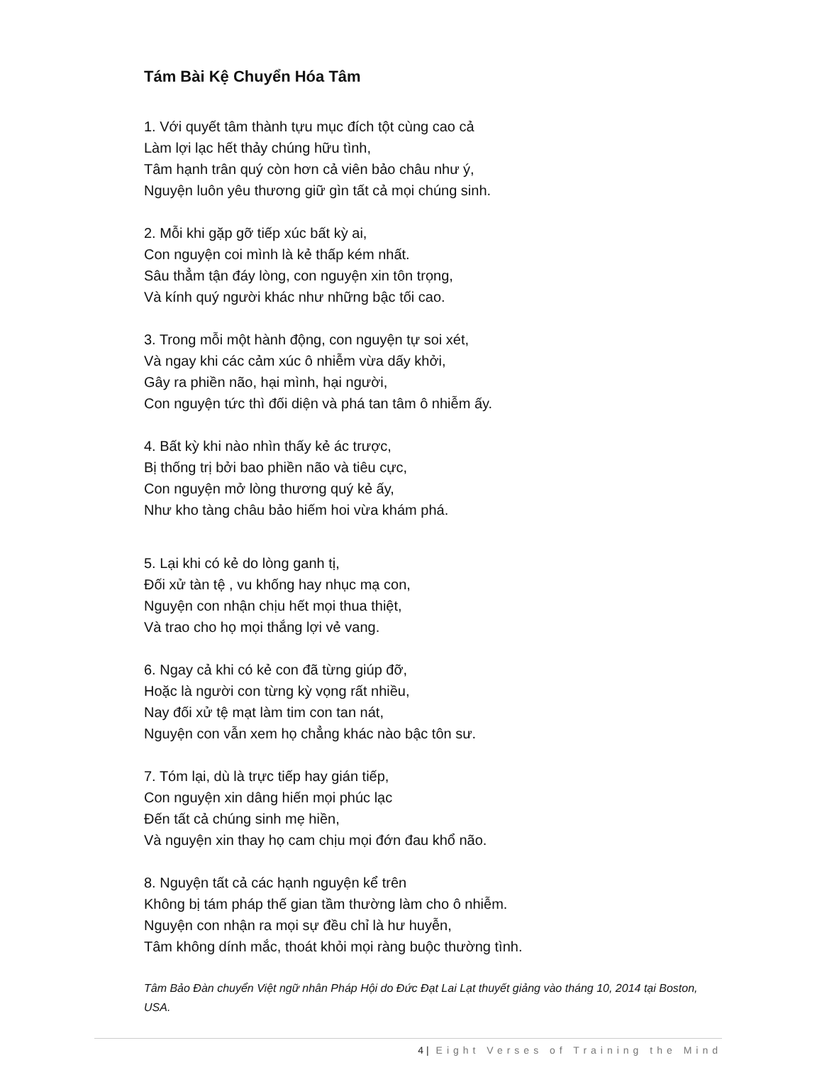Tám Bài Kệ Chuyển Hóa Tâm
1. Với quyết tâm thành tựu mục đích tột cùng cao cả
Làm lợi lạc hết thảy chúng hữu tình,
Tâm hạnh trân quý còn hơn cả viên bảo châu như ý,
Nguyện luôn yêu thương giữ gìn tất cả mọi chúng sinh.
2. Mỗi khi gặp gỡ tiếp xúc bất kỳ ai,
Con nguyện coi mình là kẻ thấp kém nhất.
Sâu thẳm tận đáy lòng, con nguyện xin tôn trọng,
Và kính quý người khác như những bậc tối cao.
3. Trong mỗi một hành động, con nguyện tự soi xét,
Và ngay khi các cảm xúc ô nhiễm vừa dấy khởi,
Gây ra phiền não, hại mình, hại người,
Con nguyện tức thì đối diện và phá tan tâm ô nhiễm ấy.
4. Bất kỳ khi nào nhìn thấy kẻ ác trược,
Bị thống trị bởi bao phiền não và tiêu cực,
Con nguyện mở lòng thương quý kẻ ấy,
Như kho tàng châu bảo hiếm hoi vừa khám phá.
5. Lại khi có kẻ do lòng ganh tị,
Đối xử tàn tệ , vu khống hay nhục mạ con,
Nguyện con nhận chịu hết mọi thua thiệt,
Và trao cho họ mọi thắng lợi vẻ vang.
6. Ngay cả khi có kẻ con đã từng giúp đỡ,
Hoặc là người con từng kỳ vọng rất nhiều,
Nay đối xử tệ mạt làm tim con tan nát,
Nguyện con vẫn xem họ chẳng khác nào bậc tôn sư.
7. Tóm lại, dù là trực tiếp hay gián tiếp,
Con nguyện xin dâng hiến mọi phúc lạc
Đến tất cả chúng sinh mẹ hiền,
Và nguyện xin thay họ cam chịu mọi đớn đau khổ não.
8. Nguyện tất cả các hạnh nguyện kể trên
Không bị tám pháp thế gian tầm thường làm cho ô nhiễm.
Nguyện con nhận ra mọi sự đều chỉ là hư huyễn,
Tâm không dính mắc, thoát khỏi mọi ràng buộc thường tình.
Tâm Bảo Đàn chuyển Việt ngữ nhân Pháp Hội do Đức Đạt Lai Lạt thuyết giảng vào tháng 10, 2014 tại Boston, USA.
4 | Eight Verses of Training the Mind